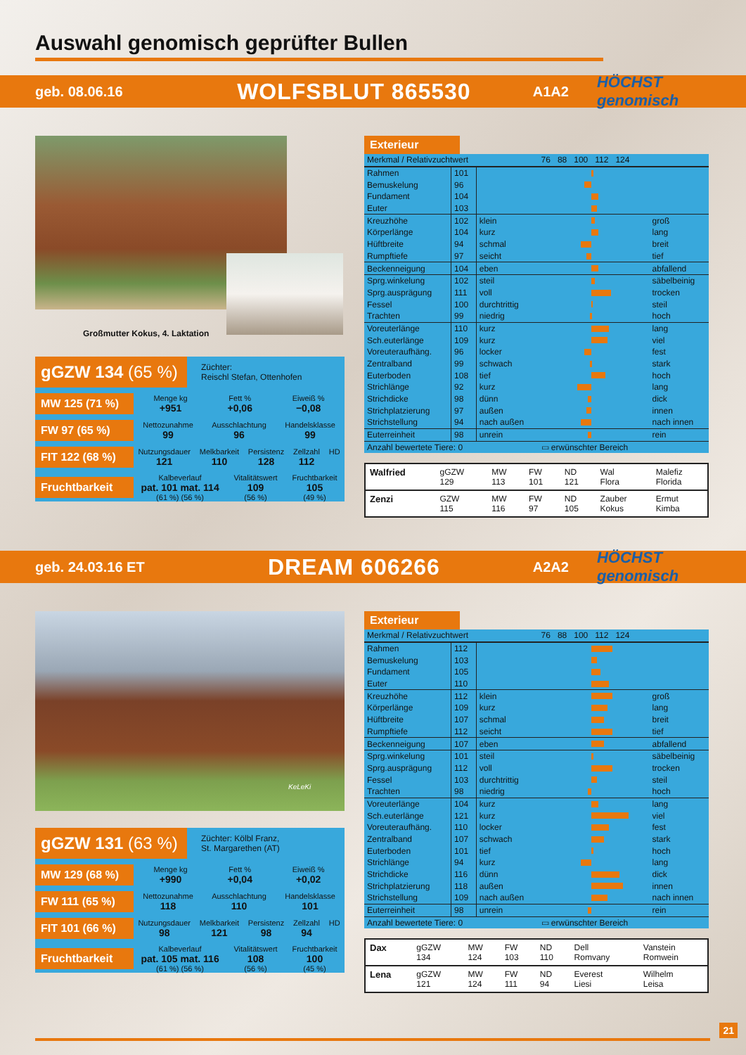Auswahl genomisch geprüfter Bullen
geb. 08.06.16
WOLFSBLUT 865530
A1A2 HÖCHST genomisch
Großmutter Kokus, 4. Laktation
gGZW 134 (65 %)
Züchter:
Reischl Stefan, Ottenhofen
MW 125 (71 %)
Menge kg
+951 Fett %
+0,06 Eiweiß %
−0,08
FW 97 (65 %)
Nettozunahme
99 Ausschlachtung
96 Handelsklasse
99
FIT 122 (68 %)
Nutzungsdauer
121 Melkbarkeit
110 Persistenz
128 Zellzahl
112 HD
Fruchtbarkeit
Kalbeverlauf
pat. 101 mat. 114
(61 %) (56 %) Vitalitätswert
109
(56 %) Fruchtbarkeit
105
(49 %)
Exterieur
| Merkmal / Relativzuchtwert | | | 76 88 100 112 124 | |
| --- | --- | --- | --- | --- |
| Rahmen | 101 | | | |
| Bemuskelung | 96 | | | |
| Fundament | 104 | | | |
| Euter | 103 | | | |
| Kreuzhöhe | 102 | klein | | groß |
| Körperlänge | 104 | kurz | | lang |
| Hüftbreite | 94 | schmal | | breit |
| Rumpftiefe | 97 | seicht | | tief |
| Beckenneigung | 104 | eben | | abfallend |
| Sprg.winkelung | 102 | steil | | säbelbeinig |
| Sprg.ausprägung | 111 | voll | | trocken |
| Fessel | 100 | durchtrittig | | steil |
| Trachten | 99 | niedrig | | hoch |
| Voreuterlänge | 110 | kurz | | lang |
| Sch.euterlänge | 109 | kurz | | viel |
| Voreuteraufhäng. | 96 | locker | | fest |
| Zentralband | 99 | schwach | | stark |
| Euterboden | 108 | tief | | hoch |
| Strichlänge | 92 | kurz | | lang |
| Strichdicke | 98 | dünn | | dick |
| Strichplatzierung | 97 | außen | | innen |
| Strichstellung | 94 | nach außen | | nach innen |
| Euterreinheit | 98 | unrein | | rein |
| Anzahl bewertete Tiere: 0 | | | ▭ erwünschter Bereich | |
| Walfried | gGZW 129 | MW 113 | FW 101 | ND 121 | Wal Flora | Malefiz Florida |
| Zenzi | GZW 115 | MW 116 | FW 97 | ND 105 | Zauber Kokus | Ermut Kimba |
geb. 24.03.16 ET
DREAM 606266
A2A2 HÖCHST genomisch
KeLeKi
gGZW 131 (63 %)
Züchter: Kölbl Franz,
St. Margarethen (AT)
MW 129 (68 %)
Menge kg
+990 Fett %
+0,04 Eiweiß %
+0,02
FW 111 (65 %)
Nettozunahme
118 Ausschlachtung
110 Handelsklasse
101
FIT 101 (66 %)
Nutzungsdauer
98 Melkbarkeit
121 Persistenz
98 Zellzahl
94 HD
Fruchtbarkeit
Kalbeverlauf
pat. 105 mat. 116
(61 %) (56 %) Vitalitätswert
108
(56 %) Fruchtbarkeit
100
(45 %)
Exterieur
| Merkmal / Relativzuchtwert | | | 76 88 100 112 124 | |
| --- | --- | --- | --- | --- |
| Rahmen | 112 | | | |
| Bemuskelung | 103 | | | |
| Fundament | 105 | | | |
| Euter | 110 | | | |
| Kreuzhöhe | 112 | klein | | groß |
| Körperlänge | 109 | kurz | | lang |
| Hüftbreite | 107 | schmal | | breit |
| Rumpftiefe | 112 | seicht | | tief |
| Beckenneigung | 107 | eben | | abfallend |
| Sprg.winkelung | 101 | steil | | säbelbeinig |
| Sprg.ausprägung | 112 | voll | | trocken |
| Fessel | 103 | durchtrittig | | steil |
| Trachten | 98 | niedrig | | hoch |
| Voreuterlänge | 104 | kurz | | lang |
| Sch.euterlänge | 121 | kurz | | viel |
| Voreuteraufhäng. | 110 | locker | | fest |
| Zentralband | 107 | schwach | | stark |
| Euterboden | 101 | tief | | hoch |
| Strichlänge | 94 | kurz | | lang |
| Strichdicke | 116 | dünn | | dick |
| Strichplatzierung | 118 | außen | | innen |
| Strichstellung | 109 | nach außen | | nach innen |
| Euterreinheit | 98 | unrein | | rein |
| Anzahl bewertete Tiere: 0 | | | ▭ erwünschter Bereich | |
| Dax | gGZW 134 | MW 124 | FW 103 | ND 110 | Dell Romvany | Vanstein Romwein |
| Lena | gGZW 121 | MW 124 | FW 111 | ND 94 | Everest Liesi | Wilhelm Leisa |
21